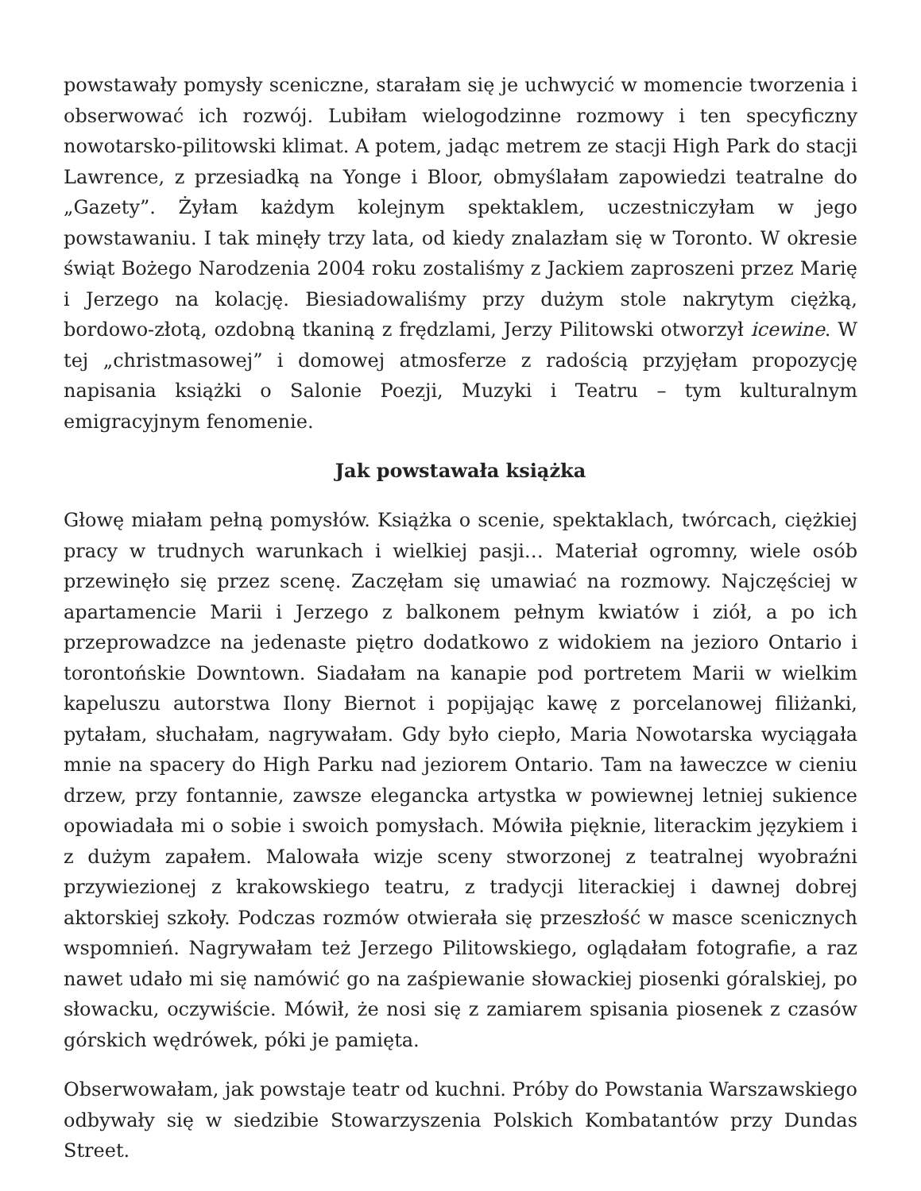powstawały pomysły sceniczne, starałam się je uchwycić w momencie tworzenia i obserwować ich rozwój. Lubiłam wielogodzinne rozmowy i ten specyficzny nowotarsko-pilitowski klimat. A potem, jadąc metrem ze stacji High Park do stacji Lawrence, z przesiadką na Yonge i Bloor, obmyślałam zapowiedzi teatralne do „Gazety”. Żyłam każdym kolejnym spektaklem, uczestniczyłam w jego powstawaniu. I tak minęły trzy lata, od kiedy znalazłam się w Toronto. W okresie świąt Bożego Narodzenia 2004 roku zostaliśmy z Jackiem zaproszeni przez Marię i Jerzego na kolację. Biesiadowaliśmy przy dużym stole nakrytym ciężką, bordowo-złotą, ozdobną tkaniną z frędzlami, Jerzy Pilitowski otworzył icewine. W tej „christmasowej” i domowej atmosferze z radością przyjęłam propozycję napisania książki o Salonie Poezji, Muzyki i Teatru – tym kulturalnym emigracyjnym fenomenie.
Jak powstawała książka
Głowę miałam pełną pomysłów. Książka o scenie, spektaklach, twórcach, ciężkiej pracy w trudnych warunkach i wielkiej pasji… Materiał ogromny, wiele osób przewinęło się przez scenę. Zaczęłam się umawiać na rozmowy. Najczęściej w apartamencie Marii i Jerzego z balkonem pełnym kwiatów i ziół, a po ich przeprowadzce na jedenaste piętro dodatkowo z widokiem na jezioro Ontario i torontońskie Downtown. Siadałam na kanapie pod portretem Marii w wielkim kapeluszu autorstwa Ilony Biernot i popijając kawę z porcelanowej filiżanki, pytałam, słuchałam, nagrywałam. Gdy było ciepło, Maria Nowotarska wyciągała mnie na spacery do High Parku nad jeziorem Ontario. Tam na ławeczce w cieniu drzew, przy fontannie, zawsze elegancka artystka w powiewnej letniej sukience opowiadała mi o sobie i swoich pomysłach. Mówiła pięknie, literackim językiem i z dużym zapałem. Malowała wizje sceny stworzonej z teatralnej wyobraźni przywiezionej z krakowskiego teatru, z tradycji literackiej i dawnej dobrej aktorskiej szkoły. Podczas rozmów otwierała się przeszłość w masce scenicznych wspomnień. Nagrywałam też Jerzego Pilitowskiego, oglądałam fotografie, a raz nawet udało mi się namówić go na zaśpiewanie słowackiej piosenki góralskiej, po słowacku, oczywiście. Mówił, że nosi się z zamiarem spisania piosenek z czasów górskich wędrówek, póki je pamięta.
Obserwowałam, jak powstaje teatr od kuchni. Próby do Powstania Warszawskiego odbywały się w siedzibie Stowarzyszenia Polskich Kombatantów przy Dundas Street.